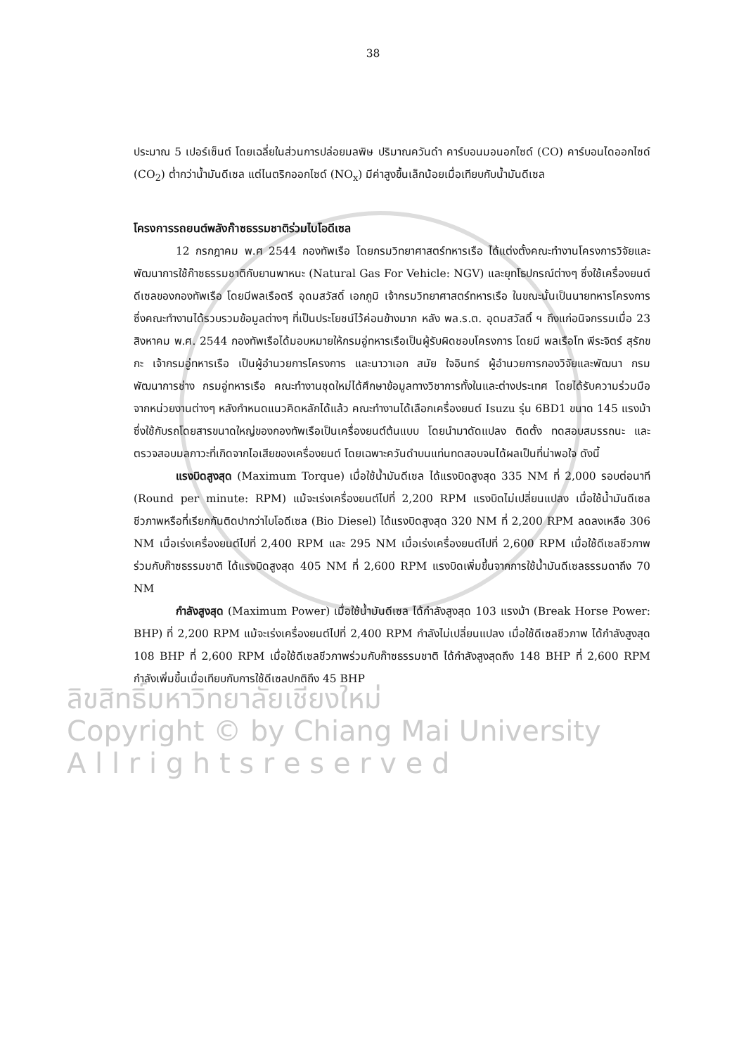38
ประมาณ 5 เปอร์เซ็นต์ โดยเฉลี่ยในส่วนการปล่อยมลพิษ ปริมาณควันดำ คาร์บอนมอนอกไซด์ (CO) คาร์บอนไดออกไซด์ (CO<sub>2</sub>) ต่ำกว่าน้ำมันดีเซล แต่ไนตริกออกไซด์ (NO<sub>x</sub>) มีค่าสูงขึ้นเล็กน้อยเมื่อเทียบกับน้ำมันดีเซล
โครงการรถยนต์พลังก๊าซธรรมชาติร่วมไบโอดีเซล
12 กรกฎาคม พ.ศ 2544 กองทัพเรือ โดยกรมวิทยาศาสตร์ทหารเรือ ได้แต่งตั้งคณะทำงานโครงการวิจัยและพัฒนาการใช้ก๊าซธรรมชาติกับยานพาหนะ (Natural Gas For Vehicle: NGV) และยุทโธปกรณ์ต่างๆ ซึ่งใช้เครื่องยนต์ดีเซลของกองทัพเรือ โดยมีพลเรือตรี อุดมสวัสดิ์ เอกภูมิ เจ้ากรมวิทยาศาสตร์ทหารเรือ ในขณะนั้นเป็นนายทหารโครงการซึ่งคณะทำงานได้รวบรวมข้อมูลต่างๆ ที่เป็นประโยชน์ไว้ค่อนข้างมาก หลัง พล.ร.ต. อุดมสวัสดิ์ ฯ ถึงแก่อนิจกรรมเมื่อ 23 สิงหาคม พ.ศ. 2544 กองทัพเรือได้มอบหมายให้กรมอู่ทหารเรือเป็นผู้รับผิดชอบโครงการ โดยมี พลเรือโท พีระจิตร์ สุรักขกะ เจ้ากรมอู่ทหารเรือ เป็นผู้อำนวยการโครงการ และนาวาเอก สมัย ใจอินทร์ ผู้อำนวยการกองวิจัยและพัฒนา กรมพัฒนาการช่าง กรมอู่ทหารเรือ คณะทำงานชุดใหม่ได้ศึกษาข้อมูลทางวิชาการทั้งในและต่างประเทศ โดยได้รับความร่วมมือจากหน่วยงานต่างๆ หลังกำหนดแนวคิดหลักได้แล้ว คณะทำงานได้เลือกเครื่องยนต์ Isuzu รุ่น 6BD1 ขนาด 145 แรงม้า ซึ่งใช้กับรถโดยสารขนาดใหญ่ของกองทัพเรือเป็นเครื่องยนต์ต้นแบบ โดยนำมาดัดแปลง ติดตั้ง ทดสอบสมรรถนะ และตรวจสอบมลภาวะที่เกิดจากไอเสียของเครื่องยนต์ โดยเฉพาะควันดำบนแท่นทดสอบจนได้ผลเป็นที่น่าพอใจ ดังนี้
แรงบิดสูงสุด (Maximum Torque) เมื่อใช้น้ำมันดีเซล ได้แรงบิดสูงสุด 335 NM ที่ 2,000 รอบต่อนาที (Round per minute: RPM) แม้จะเร่งเครื่องยนต์ไปที่ 2,200 RPM แรงบิดไม่เปลี่ยนแปลง เมื่อใช้น้ำมันดีเซลชีวภาพหรือที่เรียกกันติดปากว่าไบโอดีเซล (Bio Diesel) ได้แรงบิดสูงสุด 320 NM ที่ 2,200 RPM ลดลงเหลือ 306 NM เมื่อเร่งเครื่องยนต์ไปที่ 2,400 RPM และ 295 NM เมื่อเร่งเครื่องยนต์ไปที่ 2,600 RPM เมื่อใช้ดีเซลชีวภาพร่วมกับก๊าซธรรมชาติ ได้แรงบิดสูงสุด 405 NM ที่ 2,600 RPM แรงบิดเพิ่มขึ้นจากการใช้น้ำมันดีเซลธรรมดาถึง 70 NM
กำลังสูงสุด (Maximum Power) เมื่อใช้น้ำมันดีเซล ได้กำลังสูงสุด 103 แรงม้า (Break Horse Power: BHP) ที่ 2,200 RPM แม้จะเร่งเครื่องยนต์ไปที่ 2,400 RPM กำลังไม่เปลี่ยนแปลง เมื่อใช้ดีเซลชีวภาพ ได้กำลังสูงสุด 108 BHP ที่ 2,600 RPM เมื่อใช้ดีเซลชีวภาพร่วมกับก๊าซธรรมชาติ ได้กำลังสูงสุดถึง 148 BHP ที่ 2,600 RPM กำลังเพิ่มขึ้นเมื่อเทียบกับการใช้ดีเซลปกติถึง 45 BHP
ลิขสิทธิ์มหาวิทยาลัยเชียงใหม่
Copyright © by Chiang Mai University
A l l r i g h t s r e s e r v e d